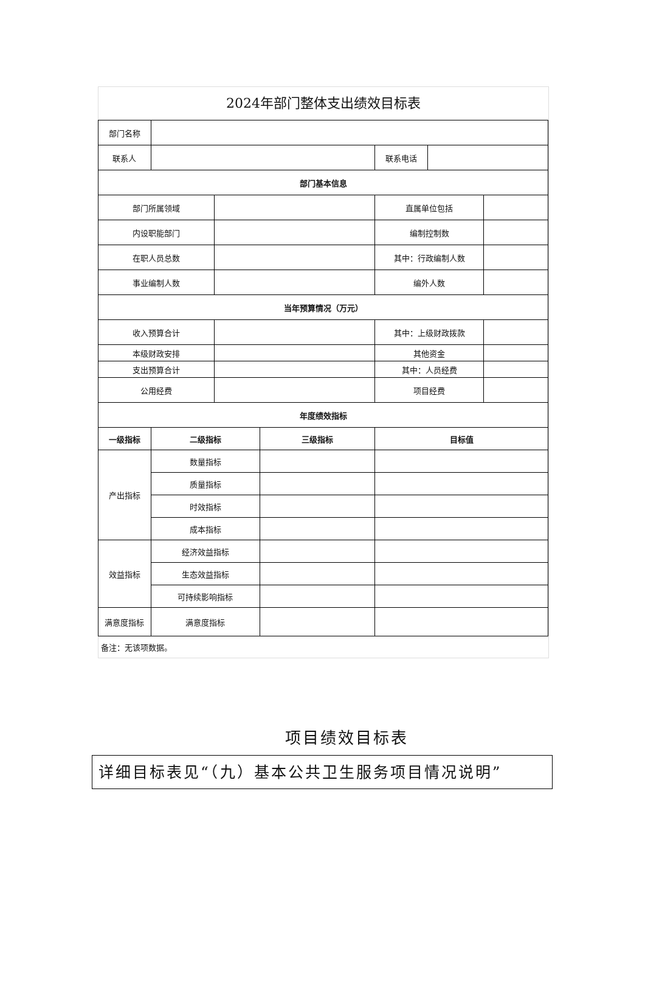2024年部门整体支出绩效目标表
| 部门名称 | | | | | | |
| 联系人 | | | | 联系电话 | | |
| 部门基本信息 | | | | | | |
| 部门所属领域 | | | | 直属单位包括 | | |
| 内设职能部门 | | | | 编制控制数 | | |
| 在职人员总数 | | | | 其中：行政编制人数 | | |
| 事业编制人数 | | | | 编外人数 | | |
| 当年预算情况（万元） | | | | | | |
| 收入预算合计 | | | | 其中：上级财政拨款 | | |
| 本级财政安排 | | | | 其他资金 | | |
| 支出预算合计 | | | | 其中：人员经费 | | |
| 公用经费 | | | | 项目经费 | | |
| 年度绩效指标 | | | | | | |
| 一级指标 | 二级指标 | | 三级指标 | 目标值 | | |
| 产出指标 | 数量指标 | | | | | |
| | 质量指标 | | | | | |
| | 时效指标 | | | | | |
| | 成本指标 | | | | | |
| 效益指标 | 经济效益指标 | | | | | |
| | 生态效益指标 | | | | | |
| | 可持续影响指标 | | | | | |
| 满意度指标 | 满意度指标 | | | | | |
备注：无该项数据。
项目绩效目标表
详细目标表见“（九）基本公共卫生服务项目情况说明”